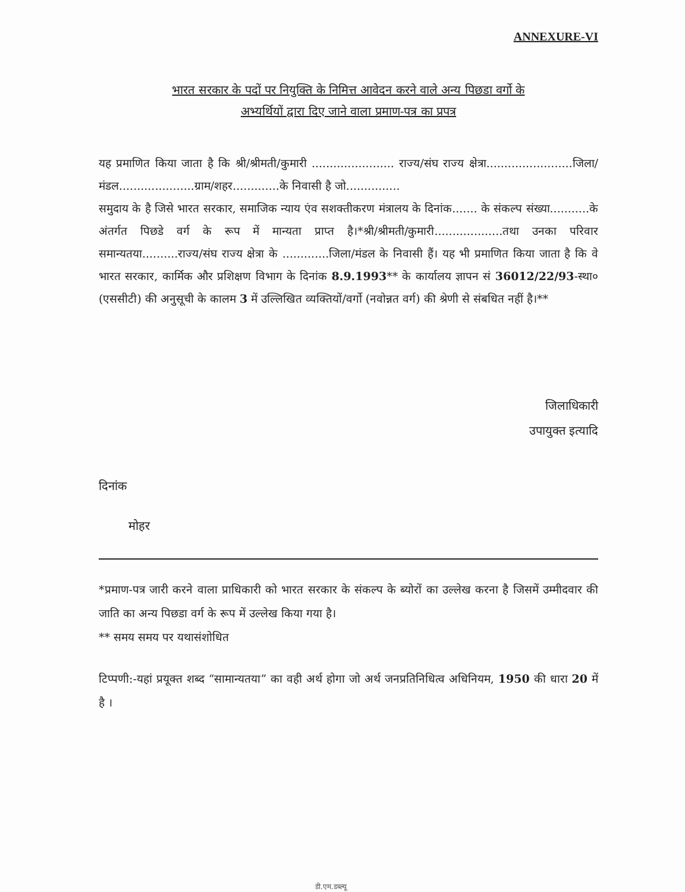ANNEXURE-VI
भारत सरकार के पदों पर नियुक्ति के निमित्त आवेदन करने वाले अन्य पिछडा वर्गो के
अभ्यर्थियों द्वारा दिए जाने वाला प्रमाण-पत्र का प्रपत्र
यह प्रमाणित किया जाता है कि श्री/श्रीमती/कुमारी ....................... राज्य/संघ राज्य क्षेत्रा........................जिला/मंडल.....................ग्राम/शहर.............के निवासी है जो...............
समुदाय के है जिसे भारत सरकार, समाजिक न्याय एंव सशक्तीकरण मंत्रालय के दिनांक....... के संकल्प संख्या...........के अंतर्गत पिछडे वर्ग के रूप में मान्यता प्राप्त है।*श्री/श्रीमती/कुमारी...................तथा उनका परिवार समान्यतया..........राज्य/संघ राज्य क्षेत्रा के .............जिला/मंडल के निवासी हैं। यह भी प्रमाणित किया जाता है कि वे भारत सरकार, कार्मिक और प्रशिक्षण विभाग के दिनांक 8.9.1993** के कार्यालय ज्ञापन सं 36012/22/93-स्था० (एससीटी) की अनुसूची के कालम 3 में उल्लिखित व्यक्तियों/वर्गो (नवोन्नत वर्ग) की श्रेणी से संबधित नहीं है।**
जिलाधिकारी
उपायुक्त इत्यादि
दिनांक
मोहर
*प्रमाण-पत्र जारी करने वाला प्राधिकारी को भारत सरकार के संकल्प के ब्योरों का उल्लेख करना है जिसमें उम्मीदवार की जाति का अन्य पिछडा वर्ग के रूप में उल्लेख किया गया है।
** समय समय पर यथासंशोधित
टिप्पणी:-यहां प्रयूक्त शब्द “सामान्यतया” का वही अर्थ होगा जो अर्थ जनप्रतिनिधित्व अधिनियम, 1950 की धारा 20 में है ।
डी.एम.डब्ल्यू